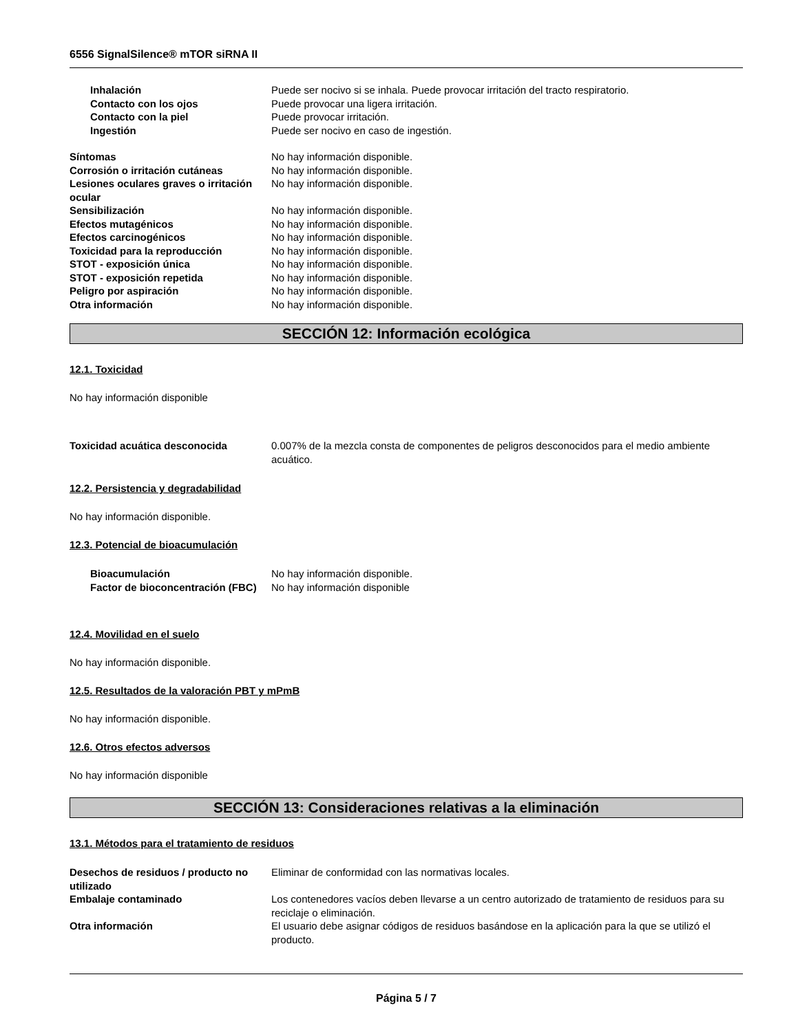6556 SignalSilence® mTOR siRNA II
Inhalación Puede ser nocivo si se inhala. Puede provocar irritación del tracto respiratorio.
Contacto con los ojos Puede provocar una ligera irritación.
Contacto con la piel Puede provocar irritación.
Ingestión Puede ser nocivo en caso de ingestión.
Síntomas No hay información disponible.
Corrosión o irritación cutáneas No hay información disponible.
Lesiones oculares graves o irritación ocular
No hay información disponible.
Sensibilización No hay información disponible.
Efectos mutagénicos No hay información disponible.
Efectos carcinogénicos No hay información disponible.
Toxicidad para la reproducción No hay información disponible.
STOT - exposición única No hay información disponible.
STOT - exposición repetida No hay información disponible.
Peligro por aspiración No hay información disponible.
Otra información No hay información disponible.
SECCIÓN 12: Información ecológica
12.1. Toxicidad
No hay información disponible
Toxicidad acuática desconocida 0.007% de la mezcla consta de componentes de peligros desconocidos para el medio ambiente acuático.
12.2. Persistencia y degradabilidad
No hay información disponible.
12.3. Potencial de bioacumulación
Bioacumulación No hay información disponible.
Factor de bioconcentración (FBC)
No hay información disponible
12.4. Movilidad en el suelo
No hay información disponible.
12.5. Resultados de la valoración PBT y mPmB
No hay información disponible.
12.6. Otros efectos adversos
No hay información disponible
SECCIÓN 13: Consideraciones relativas a la eliminación
13.1. Métodos para el tratamiento de residuos
Desechos de residuos / producto no utilizado
Eliminar de conformidad con las normativas locales.
Embalaje contaminado Los contenedores vacíos deben llevarse a un centro autorizado de tratamiento de residuos para su reciclaje o eliminación.
Otra información El usuario debe asignar códigos de residuos basándose en la aplicación para la que se utilizó el producto.
Página 5 / 7